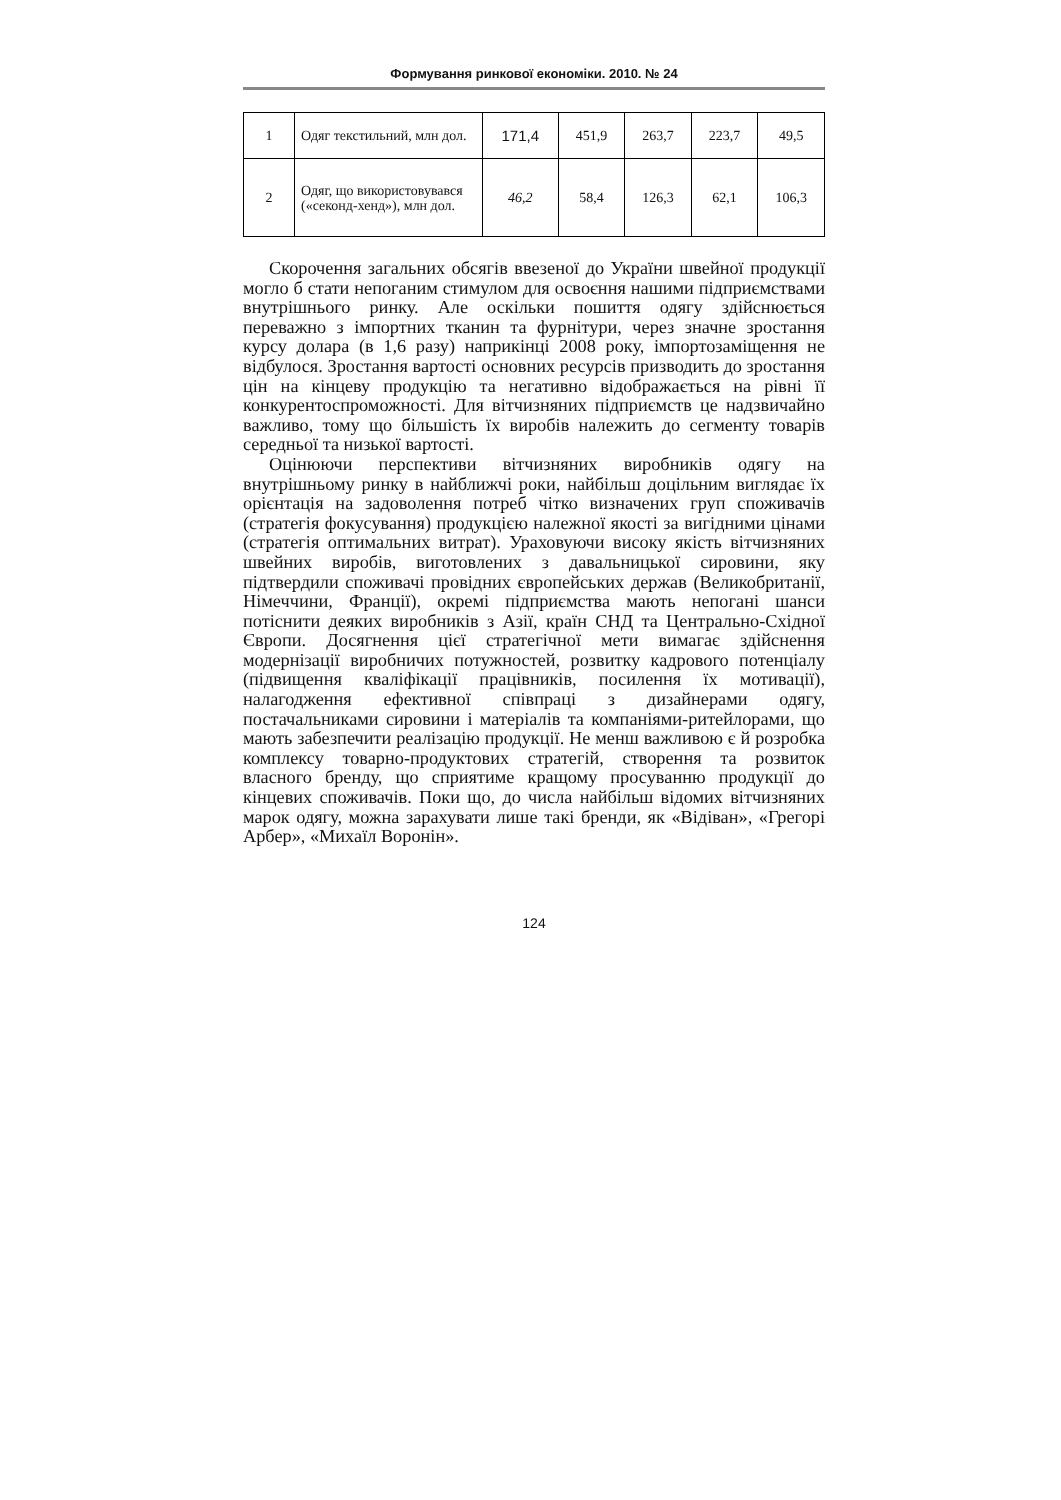Формування ринкової економіки. 2010. № 24
| 1 | Одяг текстильний, млн дол. | 171,4 | 451,9 | 263,7 | 223,7 | 49,5 |
| 2 | Одяг, що використовувався («секонд-хенд»), млн дол. | 46,2 | 58,4 | 126,3 | 62,1 | 106,3 |
Скорочення загальних обсягів ввезеної до України швейної продукції могло б стати непоганим стимулом для освоєння нашими підприємствами внутрішнього ринку. Але оскільки пошиття одягу здійснюється переважно з імпортних тканин та фурнітури, через значне зростання курсу долара (в 1,6 разу) наприкінці 2008 року, імпортозаміщення не відбулося. Зростання вартості основних ресурсів призводить до зростання цін на кінцеву продукцію та негативно відображається на рівні її конкурентоспроможності. Для вітчизняних підприємств це надзвичайно важливо, тому що більшість їх виробів належить до сегменту товарів середньої та низької вартості.
Оцінюючи перспективи вітчизняних виробників одягу на внутрішньому ринку в найближчі роки, найбільш доцільним виглядає їх орієнтація на задоволення потреб чітко визначених груп споживачів (стратегія фокусування) продукцією належної якості за вигідними цінами (стратегія оптимальних витрат). Ураховуючи високу якість вітчизняних швейних виробів, виготовлених з давальницької сировини, яку підтвердили споживачі провідних європейських держав (Великобританії, Німеччини, Франції), окремі підприємства мають непогані шанси потіснити деяких виробників з Азії, країн СНД та Центрально-Східної Європи. Досягнення цієї стратегічної мети вимагає здійснення модернізації виробничих потужностей, розвитку кадрового потенціалу (підвищення кваліфікації працівників, посилення їх мотивації), налагодження ефективної співпраці з дизайнерами одягу, постачальниками сировини і матеріалів та компаніями-ритейлорами, що мають забезпечити реалізацію продукції. Не менш важливою є й розробка комплексу товарно-продуктових стратегій, створення та розвиток власного бренду, що сприятиме кращому просуванню продукції до кінцевих споживачів. Поки що, до числа найбільш відомих вітчизняних марок одягу, можна зарахувати лише такі бренди, як «Відіван», «Грегорі Арбер», «Михаїл Воронін».
124